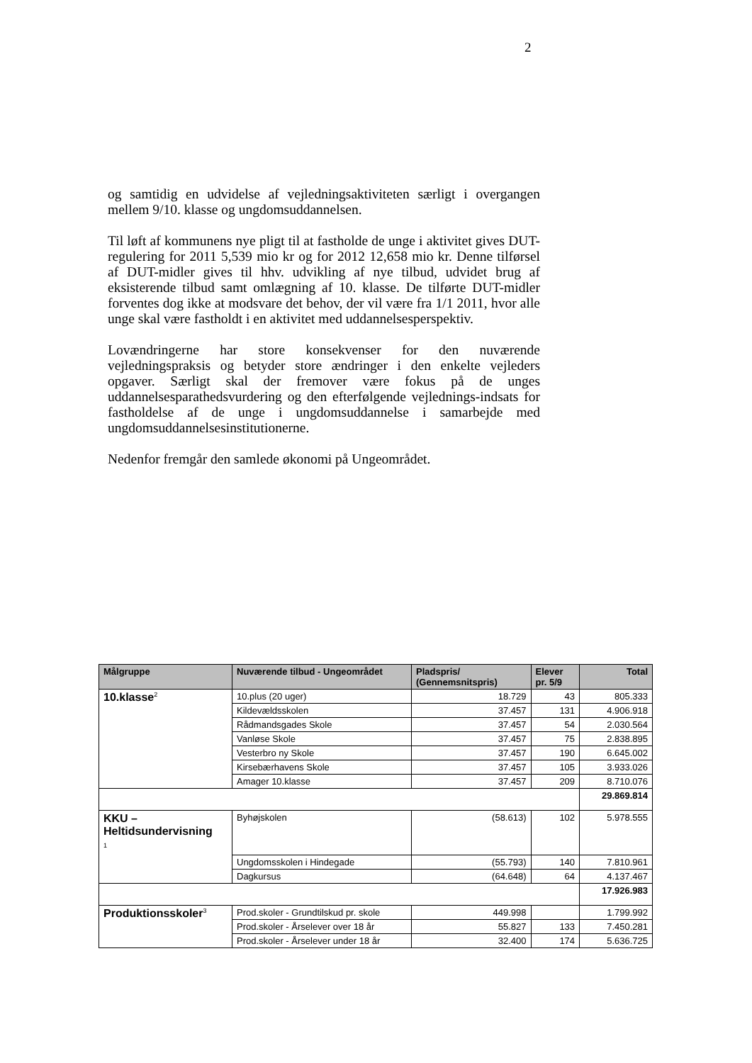2
og samtidig en udvidelse af vejledningsaktiviteten særligt i overgangen mellem 9/10. klasse og ungdomsuddannelsen.
Til løft af kommunens nye pligt til at fastholde de unge i aktivitet gives DUT-regulering for 2011 5,539 mio kr og for 2012 12,658 mio kr. Denne tilførsel af DUT-midler gives til hhv. udvikling af nye tilbud, udvidet brug af eksisterende tilbud samt omlægning af 10. klasse. De tilførte DUT-midler forventes dog ikke at modsvare det behov, der vil være fra 1/1 2011, hvor alle unge skal være fastholdt i en aktivitet med uddannelsesperspektiv.
Lovændringerne har store konsekvenser for den nuværende vejledningspraksis og betyder store ændringer i den enkelte vejleders opgaver. Særligt skal der fremover være fokus på de unges uddannelsesparathedsvurdering og den efterfølgende vejlednings-indsats for fastholdelse af de unge i ungdomsuddannelse i samarbejde med ungdomsuddannelsesinstitutionerne.
Nedenfor fremgår den samlede økonomi på Ungeområdet.
| Målgruppe | Nuværende tilbud - Ungeområdet | Pladspris/ (Gennemsnitspris) | Elever pr. 5/9 | Total |
| --- | --- | --- | --- | --- |
| 10.klasse<sup>2</sup> | 10.plus (20 uger) | 18.729 | 43 | 805.333 |
| | Kildevældsskolen | 37.457 | 131 | 4.906.918 |
| | Rådmandsgades Skole | 37.457 | 54 | 2.030.564 |
| | Vanløse Skole | 37.457 | 75 | 2.838.895 |
| | Vesterbro ny Skole | 37.457 | 190 | 6.645.002 |
| | Kirsebærhavens Skole | 37.457 | 105 | 3.933.026 |
| | Amager 10.klasse | 37.457 | 209 | 8.710.076 |
| | | | | 29.869.814 |
| KKU – Heltidsundervisning 1 | Byhøjskolen | (58.613) | 102 | 5.978.555 |
| | Ungdomsskolen i Hindegade | (55.793) | 140 | 7.810.961 |
| | Dagkursus | (64.648) | 64 | 4.137.467 |
| | | | | 17.926.983 |
| Produktionsskoler<sup>3</sup> | Prod.skoler - Grundtilskud pr. skole | 449.998 | | 1.799.992 |
| | Prod.skoler - Årselever over 18 år | 55.827 | 133 | 7.450.281 |
| | Prod.skoler - Årselever under 18 år | 32.400 | 174 | 5.636.725 |